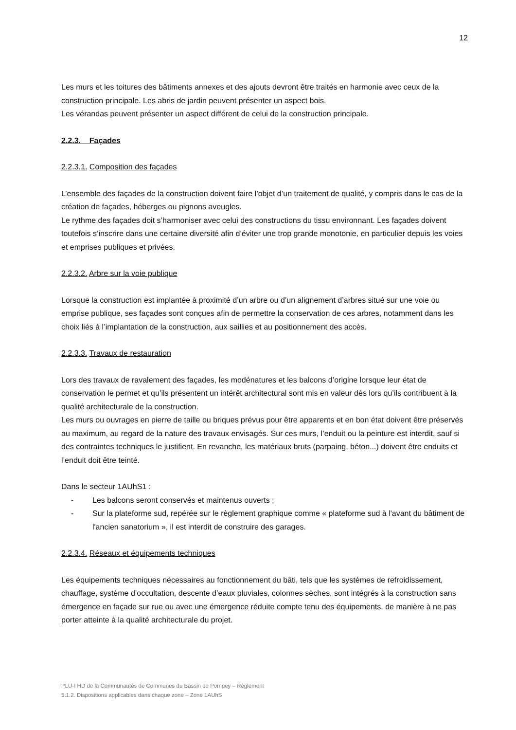12
Les murs et les toitures des bâtiments annexes et des ajouts devront être traités en harmonie avec ceux de la construction principale. Les abris de jardin peuvent présenter un aspect bois.
Les vérandas peuvent présenter un aspect différent de celui de la construction principale.
2.2.3. Façades
2.2.3.1. Composition des façades
L’ensemble des façades de la construction doivent faire l’objet d’un traitement de qualité, y compris dans le cas de la création de façades, héberges ou pignons aveugles.
Le rythme des façades doit s’harmoniser avec celui des constructions du tissu environnant. Les façades doivent toutefois s’inscrire dans une certaine diversité afin d’éviter une trop grande monotonie, en particulier depuis les voies et emprises publiques et privées.
2.2.3.2. Arbre sur la voie publique
Lorsque la construction est implantée à proximité d’un arbre ou d’un alignement d’arbres situé sur une voie ou emprise publique, ses façades sont conçues afin de permettre la conservation de ces arbres, notamment dans les choix liés à l’implantation de la construction, aux saillies et au positionnement des accès.
2.2.3.3. Travaux de restauration
Lors des travaux de ravalement des façades, les modénatures et les balcons d’origine lorsque leur état de conservation le permet et qu’ils présentent un intérêt architectural sont mis en valeur dès lors qu’ils contribuent à la qualité architecturale de la construction.
Les murs ou ouvrages en pierre de taille ou briques prévus pour être apparents et en bon état doivent être préservés au maximum, au regard de la nature des travaux envisagés. Sur ces murs, l’enduit ou la peinture est interdit, sauf si des contraintes techniques le justifient. En revanche, les matériaux bruts (parpaing, béton...) doivent être enduits et l’enduit doit être teinté.
Dans le secteur 1AUhS1 :
- Les balcons seront conservés et maintenus ouverts ;
- Sur la plateforme sud, repérée sur le règlement graphique comme « plateforme sud à l'avant du bâtiment de l'ancien sanatorium », il est interdit de construire des garages.
2.2.3.4. Réseaux et équipements techniques
Les équipements techniques nécessaires au fonctionnement du bâti, tels que les systèmes de refroidissement, chauffage, système d’occultation, descente d’eaux pluviales, colonnes sèches, sont intégrés à la construction sans émergence en façade sur rue ou avec une émergence réduite compte tenu des équipements, de manière à ne pas porter atteinte à la qualité architecturale du projet.
PLU-I HD de la Communautés de Communes du Bassin de Pompey – Règlement
5.1.2. Dispositions applicables dans chaque zone – Zone 1AUhS